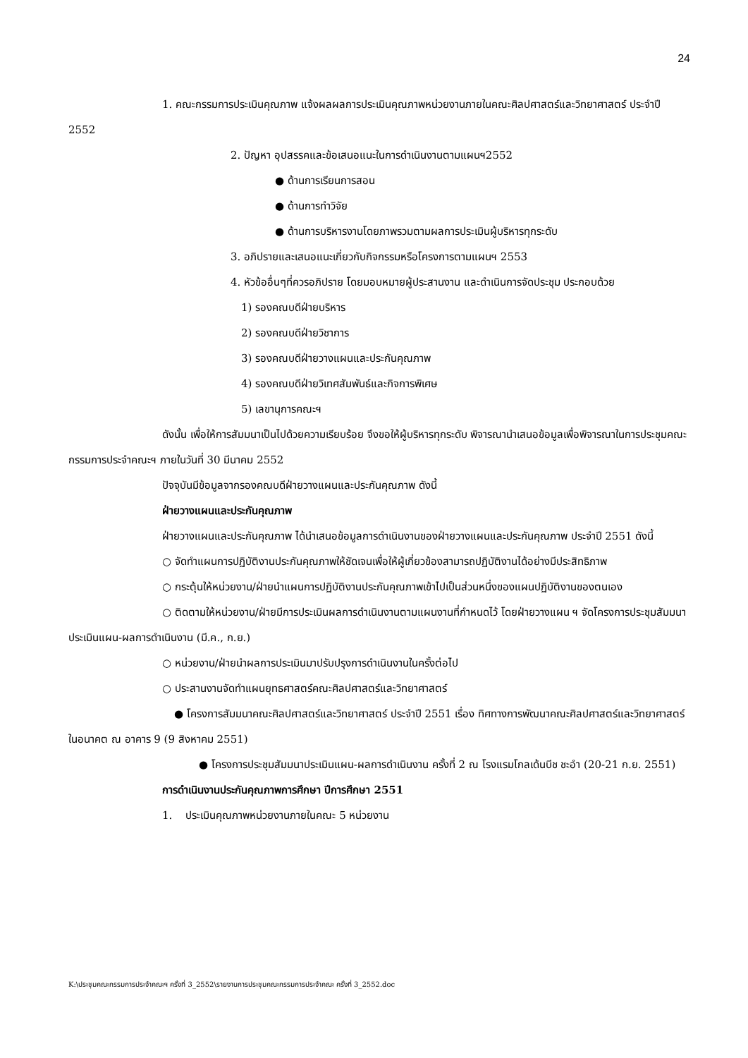24
1. คณะกรรมการประเมินคุณภาพ แจ้งผลผลการประเมินคุณภาพหน่วยงานภายในคณะศิลปศาสตร์และวิทยาศาสตร์ ประจำปี 2552
2. ปัญหา อุปสรรคและข้อเสนอแนะในการดำเนินงานตามแผนฯ2552
● ด้านการเรียนการสอน
● ด้านการทำวิจัย
● ด้านการบริหารงานโดยภาพรวมตามผลการประเมินผู้บริหารทุกระดับ
3. อภิปรายและเสนอแนะเกี่ยวกับกิจกรรมหรือโครงการตามแผนฯ 2553
4. หัวข้ออื่นๆที่ควรอภิปราย โดยมอบหมายผู้ประสานงาน และดำเนินการจัดประชุม ประกอบด้วย
1) รองคณบดีฝ่ายบริหาร
2) รองคณบดีฝ่ายวิชาการ
3) รองคณบดีฝ่ายวางแผนและประกันคุณภาพ
4) รองคณบดีฝ่ายวิเทศสัมพันธ์และกิจการพิเศษ
5) เลขานุการคณะฯ
ดังนั้น เพื่อให้การสัมมนาเป็นไปด้วยความเรียบร้อย จึงขอให้ผู้บริหารทุกระดับ พิจารณานำเสนอข้อมูลเพื่อพิจารณาในการประชุมคณะกรรมการประจำคณะฯ ภายในวันที่ 30 มีนาคม 2552
ปัจจุบันมีข้อมูลจากรองคณบดีฝ่ายวางแผนและประกันคุณภาพ ดังนี้
ฝ่ายวางแผนและประกันคุณภาพ
ฝ่ายวางแผนและประกันคุณภาพ ได้นำเสนอข้อมูลการดำเนินงานของฝ่ายวางแผนและประกันคุณภาพ ประจำปี 2551 ดังนี้
○ จัดทำแผนการปฏิบัติงานประกันคุณภาพให้ชัดเจนเพื่อให้ผู้เกี่ยวข้องสามารถปฏิบัติงานได้อย่างมีประสิทธิภาพ
○ กระตุ้นให้หน่วยงาน/ฝ่ายนำแผนการปฏิบัติงานประกันคุณภาพเข้าไปเป็นส่วนหนึ่งของแผนปฏิบัติงานของตนเอง
○ ติดตามให้หน่วยงาน/ฝ่ายมีการประเมินผลการดำเนินงานตามแผนงานที่กำหนดไว้ โดยฝ่ายวางแผน ฯ จัดโครงการประชุมสัมมนาประเมินแผน-ผลการดำเนินงาน (มี.ค., ก.ย.)
○ หน่วยงาน/ฝ่ายนำผลการประเมินมาปรับปรุงการดำเนินงานในครั้งต่อไป
○ ประสานงานจัดทำแผนยุทธศาสตร์คณะศิลปศาสตร์และวิทยาศาสตร์
● โครงการสัมมนาคณะศิลปศาสตร์และวิทยาศาสตร์ ประจำปี 2551 เรื่อง ทิศทางการพัฒนาคณะศิลปศาสตร์และวิทยาศาสตร์ในอนาคต ณ อาคาร 9 (9 สิงหาคม 2551)
● โครงการประชุมสัมมนาประเมินแผน-ผลการดำเนินงาน ครั้งที่ 2 ณ โรงแรมโกลเด้นบีช ชะอำ (20-21 ก.ย. 2551)
การดำเนินงานประกันคุณภาพการศึกษา ปีการศึกษา 2551
1. ประเมินคุณภาพหน่วยงานภายในคณะ 5 หน่วยงาน
K:\ประชุมคณะกรรมการประจำคณะฯ ครั้งที่ 3_2552\รายงานการประชุมคณะกรรมการประจำคณะ ครั้งที่ 3_2552.doc